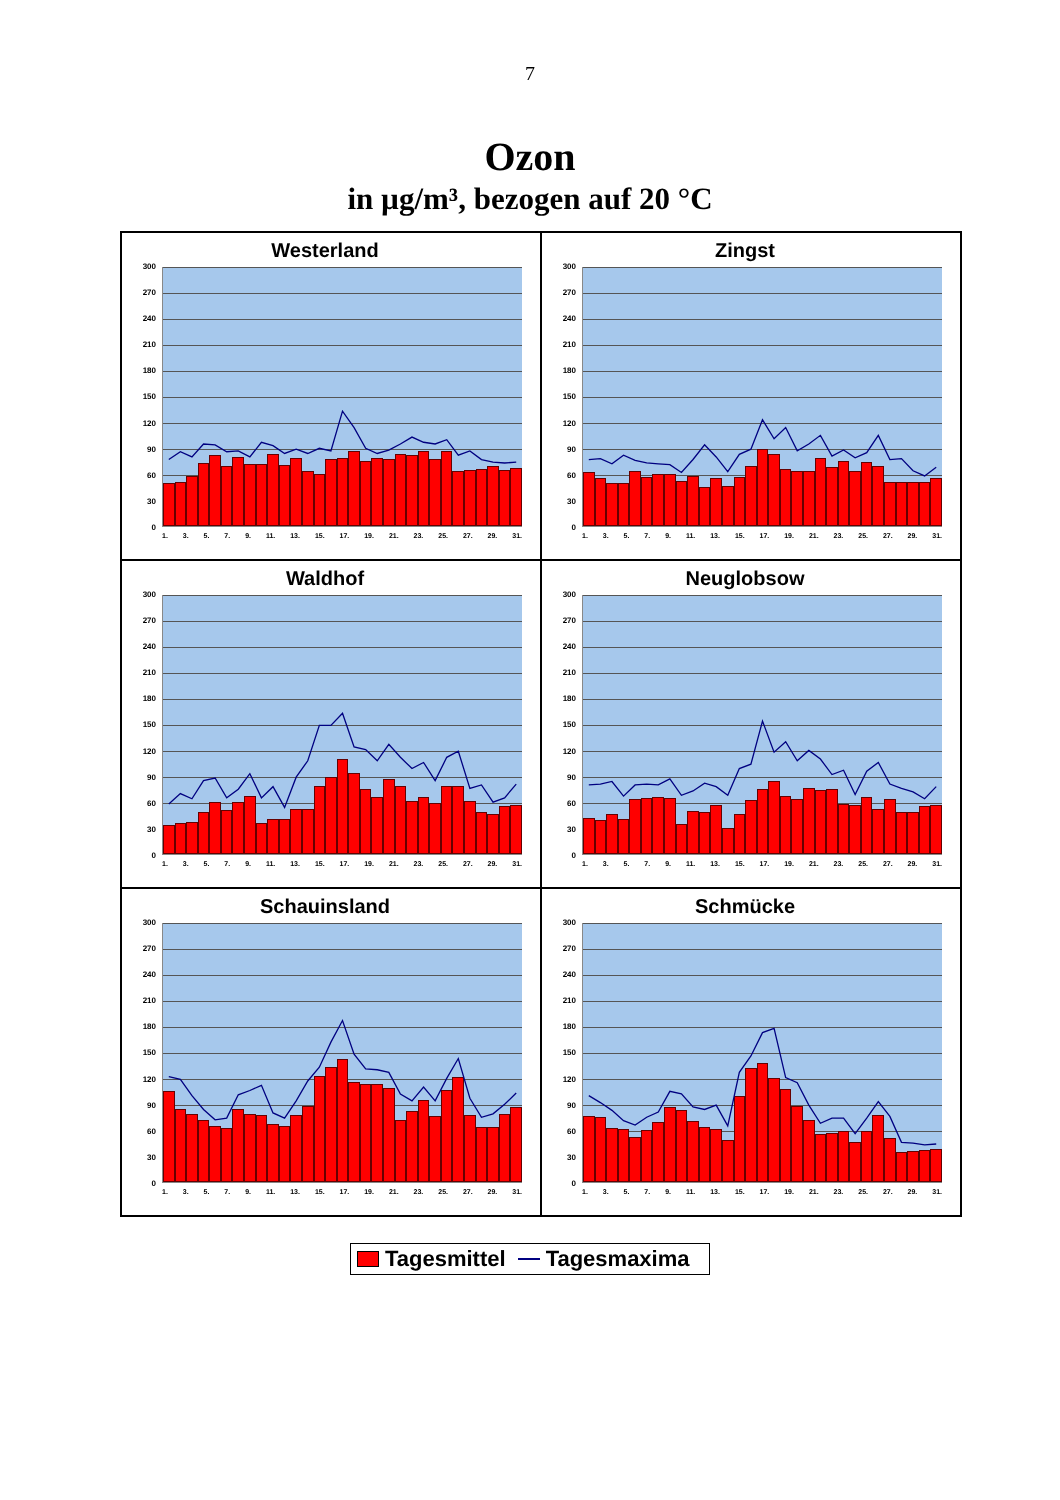7
Ozon
in µg/m³, bezogen auf 20 °C
Westerland
300
270
240
210
180
150
120
90
60
30
0
1. 3. 5. 7. 9. 11. 13. 15. 17. 19. 21. 23. 25. 27. 29. 31.
Zingst
300
270
240
210
180
150
120
90
60
30
0
1. 3. 5. 7. 9. 11. 13. 15. 17. 19. 21. 23. 25. 27. 29. 31.
Waldhof
300
270
240
210
180
150
120
90
60
30
0
1. 3. 5. 7. 9. 11. 13. 15. 17. 19. 21. 23. 25. 27. 29. 31.
Neuglobsow
300
270
240
210
180
150
120
90
60
30
0
1. 3. 5. 7. 9. 11. 13. 15. 17. 19. 21. 23. 25. 27. 29. 31.
Schauinsland
300
270
240
210
180
150
120
90
60
30
0
1. 3. 5. 7. 9. 11. 13. 15. 17. 19. 21. 23. 25. 27. 29. 31.
Schmücke
300
270
240
210
180
150
120
90
60
30
0
1. 3. 5. 7. 9. 11. 13. 15. 17. 19. 21. 23. 25. 27. 29. 31.
Tagesmittel Tagesmaxima